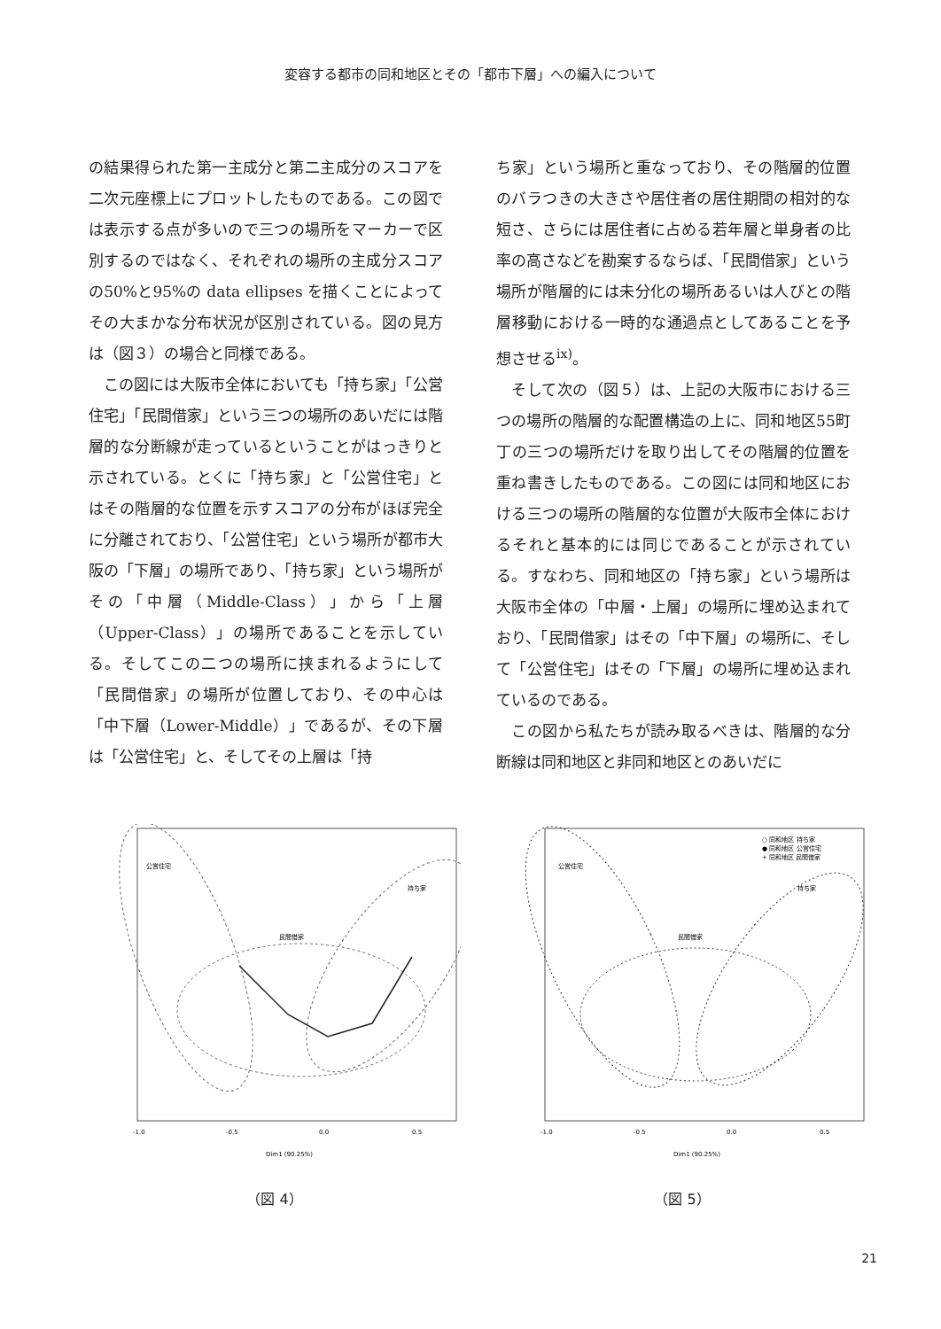変容する都市の同和地区とその「都市下層」への編入について
の結果得られた第一主成分と第二主成分のスコアを二次元座標上にプロットしたものである。この図では表示する点が多いので三つの場所をマーカーで区別するのではなく、それぞれの場所の主成分スコアの50%と95%の data ellipses を描くことによってその大まかな分布状況が区別されている。図の見方は（図３）の場合と同様である。
　この図には大阪市全体においても「持ち家」「公営住宅」「民間借家」という三つの場所のあいだには階層的な分断線が走っているということがはっきりと示されている。とくに「持ち家」と「公営住宅」とはその階層的な位置を示すスコアの分布がほぼ完全に分離されており、「公営住宅」という場所が都市大阪の「下層」の場所であり、「持ち家」という場所がその「中層（Middle-Class）」から「上層（Upper-Class）」の場所であることを示している。そしてこの二つの場所に挟まれるようにして「民間借家」の場所が位置しており、その中心は「中下層（Lower-Middle）」であるが、その下層は「公営住宅」と、そしてその上層は「持
ち家」という場所と重なっており、その階層的位置のバラつきの大きさや居住者の居住期間の相対的な短さ、さらには居住者に占める若年層と単身者の比率の高さなどを勘案するならば、「民間借家」という場所が階層的には未分化の場所あるいは人びとの階層移動における一時的な通過点としてあることを予想させる<sup>ix)</sup>。
　そして次の（図５）は、上記の大阪市における三つの場所の階層的な配置構造の上に、同和地区55町丁の三つの場所だけを取り出してその階層的位置を重ね書きしたものである。この図には同和地区における三つの場所の階層的な位置が大阪市全体におけるそれと基本的には同じであることが示されている。すなわち、同和地区の「持ち家」という場所は大阪市全体の「中層・上層」の場所に埋め込まれており、「民間借家」はその「中下層」の場所に、そして「公営住宅」はその「下層」の場所に埋め込まれているのである。
　この図から私たちが読み取るべきは、階層的な分断線は同和地区と非同和地区とのあいだに
公営住宅
民間借家
持ち家
-1.0
-0.5
0.0
0.5
Dim1 (90.25%)
（図 4）
○ 同和地区 持ち家
● 同和地区 公営住宅
+ 同和地区 民間借家
公営住宅
民間借家
持ち家
-1.0
-0.5
0.0
0.5
Dim1 (90.25%)
（図 5）
21